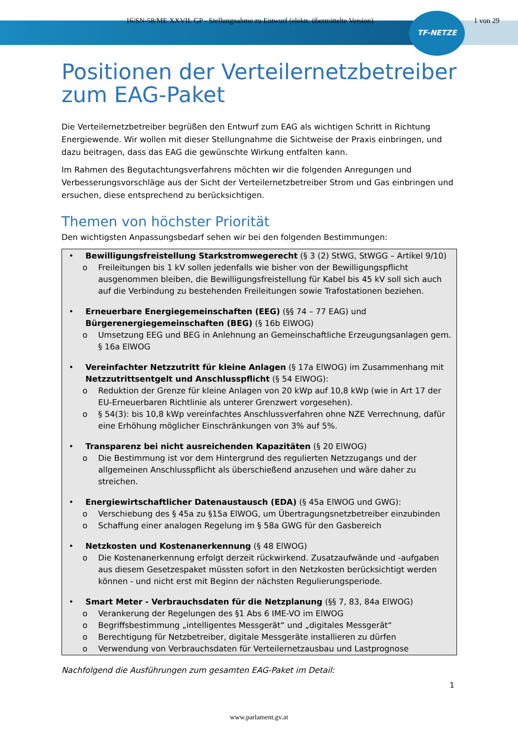16/SN-58/ME XXVII. GP - Stellungnahme zu Entwurf (elektr. übermittelte Version) 1 von 29
TF-NETZE
Positionen der Verteilernetzbetreiber zum EAG-Paket
Die Verteilernetzbetreiber begrüßen den Entwurf zum EAG als wichtigen Schritt in Richtung Energiewende. Wir wollen mit dieser Stellungnahme die Sichtweise der Praxis einbringen, und dazu beitragen, dass das EAG die gewünschte Wirkung entfalten kann.
Im Rahmen des Begutachtungsverfahrens möchten wir die folgenden Anregungen und Verbesserungsvorschläge aus der Sicht der Verteilernetzbetreiber Strom und Gas einbringen und ersuchen, diese entsprechend zu berücksichtigen.
Themen von höchster Priorität
Den wichtigsten Anpassungsbedarf sehen wir bei den folgenden Bestimmungen:
• Bewilligungsfreistellung Starkstromwegerecht (§ 3 (2) StWG, StWGG – Artikel 9/10)
o Freileitungen bis 1 kV sollen jedenfalls wie bisher von der Bewilligungspflicht ausgenommen bleiben, die Bewilligungsfreistellung für Kabel bis 45 kV soll sich auch auf die Verbindung zu bestehenden Freileitungen sowie Trafostationen beziehen.
• Erneuerbare Energiegemeinschaften (EEG) (§§ 74 – 77 EAG) und Bürgerenergiegemeinschaften (BEG) (§ 16b ElWOG)
o Umsetzung EEG und BEG in Anlehnung an Gemeinschaftliche Erzeugungsanlagen gem. § 16a ElWOG
• Vereinfachter Netzzutritt für kleine Anlagen (§ 17a ElWOG) im Zusammenhang mit Netzzutrittsentgelt und Anschlusspflicht (§ 54 ElWOG):
o Reduktion der Grenze für kleine Anlagen von 20 kWp auf 10,8 kWp (wie in Art 17 der EU-Erneuerbaren Richtlinie als unterer Grenzwert vorgesehen).
o § 54(3): bis 10,8 kWp vereinfachtes Anschlussverfahren ohne NZE Verrechnung, dafür eine Erhöhung möglicher Einschränkungen von 3% auf 5%.
• Transparenz bei nicht ausreichenden Kapazitäten (§ 20 ElWOG)
o Die Bestimmung ist vor dem Hintergrund des regulierten Netzzugangs und der allgemeinen Anschlusspflicht als überschießend anzusehen und wäre daher zu streichen.
• Energiewirtschaftlicher Datenaustausch (EDA) (§ 45a ElWOG und GWG):
o Verschiebung des § 45a zu §15a ElWOG, um Übertragungsnetzbetreiber einzubinden
o Schaffung einer analogen Regelung im § 58a GWG für den Gasbereich
• Netzkosten und Kostenanerkennung (§ 48 ElWOG)
o Die Kostenanerkennung erfolgt derzeit rückwirkend. Zusatzaufwände und -aufgaben aus diesem Gesetzespaket müssten sofort in den Netzkosten berücksichtigt werden können - und nicht erst mit Beginn der nächsten Regulierungsperiode.
• Smart Meter - Verbrauchsdaten für die Netzplanung (§§ 7, 83, 84a ElWOG)
o Verankerung der Regelungen des §1 Abs 6 IME-VO im ElWOG
o Begriffsbestimmung „intelligentes Messgerät“ und „digitales Messgerät“
o Berechtigung für Netzbetreiber, digitale Messgeräte installieren zu dürfen
o Verwendung von Verbrauchsdaten für Verteilernetzausbau und Lastprognose
Nachfolgend die Ausführungen zum gesamten EAG-Paket im Detail:
1
www.parlament.gv.at